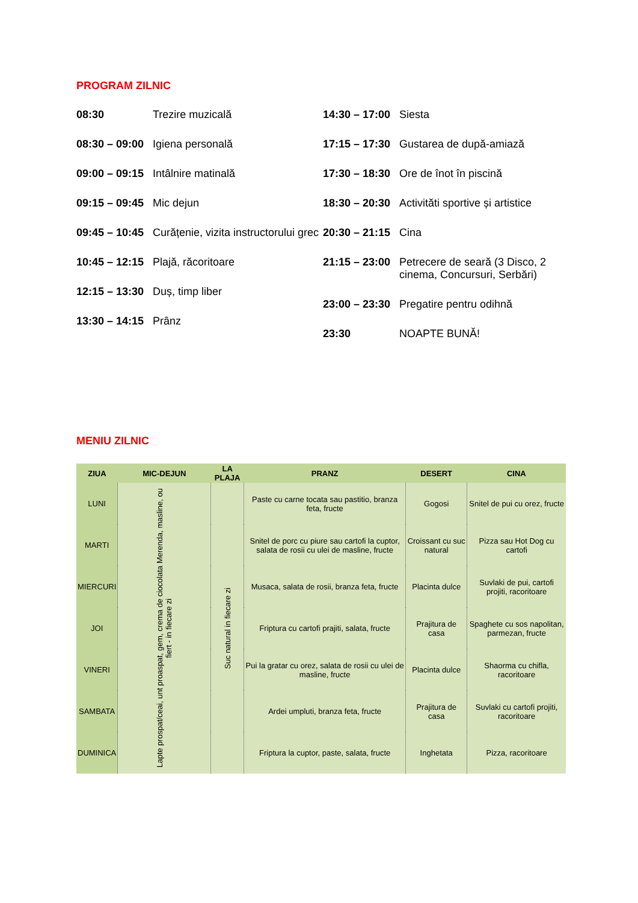PROGRAM ZILNIC
08:30 Trezire muzicală
08:30 – 09:00 Igiena personală
09:00 – 09:15 Intâlnire matinală
09:15 – 09:45 Mic dejun
09:45 – 10:45 Curățenie, vizita instructorului grec
10:45 – 12:15 Plajă, răcoritoare
12:15 – 13:30 Duș, timp liber
13:30 – 14:15 Prânz
14:30 – 17:00 Siesta
17:15 – 17:30 Gustarea de după-amiază
17:30 – 18:30 Ore de înot în piscină
18:30 – 20:30 Activităti sportive și artistice
20:30 – 21:15 Cina
21:15 – 23:00 Petrecere de seară (3 Disco, 2 cinema, Concursuri, Serbări)
23:00 – 23:30 Pregatire pentru odihnă
23:30 NOAPTE BUNĂ!
MENIU ZILNIC
| ZIUA | MIC-DEJUN | LA PLAJA | PRANZ | DESERT | CINA |
| --- | --- | --- | --- | --- | --- |
| LUNI | Lapte prospat/ceai, unt proaspat, gem, crema de ciocolata Merenda, masline, ou fiert - in fiecare zi | Suc natural in fiecare zi | Paste cu carne tocata sau pastitio, branza feta, fructe | Gogosi | Snitel de pui cu orez, fructe |
| MARTI | | | Snitel de porc cu piure sau cartofi la cuptor, salata de rosii cu ulei de masline, fructe | Croissant cu suc natural | Pizza sau Hot Dog cu cartofi |
| MIERCURI | | | Musaca, salata de rosii, branza feta, fructe | Placinta dulce | Suvlaki de pui, cartofi projiti, racoritoare |
| JOI | | | Friptura cu cartofi prajiti, salata, fructe | Prajitura de casa | Spaghete cu sos napolitan, parmezan, fructe |
| VINERI | | | Pui la gratar cu orez, salata de rosii cu ulei de masline, fructe | Placinta dulce | Shaorma cu chifla, racoritoare |
| SAMBATA | | | Ardei umpluti, branza feta, fructe | Prajitura de casa | Suvlaki cu cartofi projiti, racoritoare |
| DUMINICA | | | Friptura la cuptor, paste, salata, fructe | Inghetata | Pizza, racoritoare |